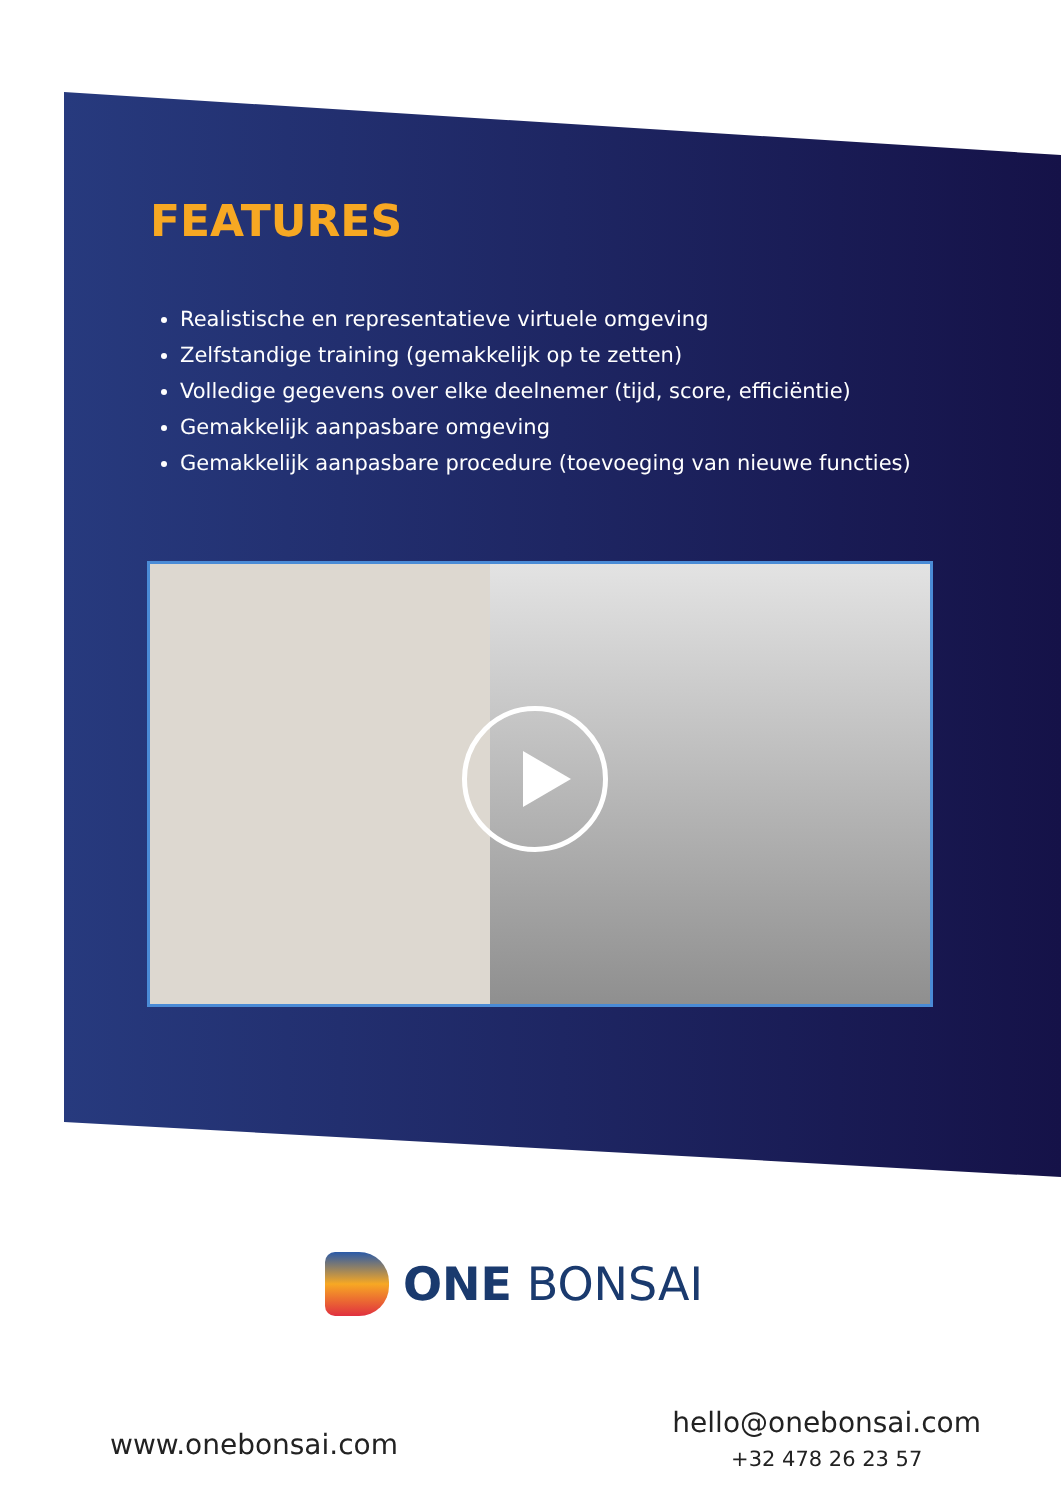FEATURES
Realistische en representatieve virtuele omgeving
Zelfstandige training (gemakkelijk op te zetten)
Volledige gegevens over elke deelnemer (tijd, score, efficiëntie)
Gemakkelijk aanpasbare omgeving
Gemakkelijk aanpasbare procedure (toevoeging van nieuwe functies)
ONE BONSAI
www.onebonsai.com
hello@onebonsai.com
+32 478 26 23 57